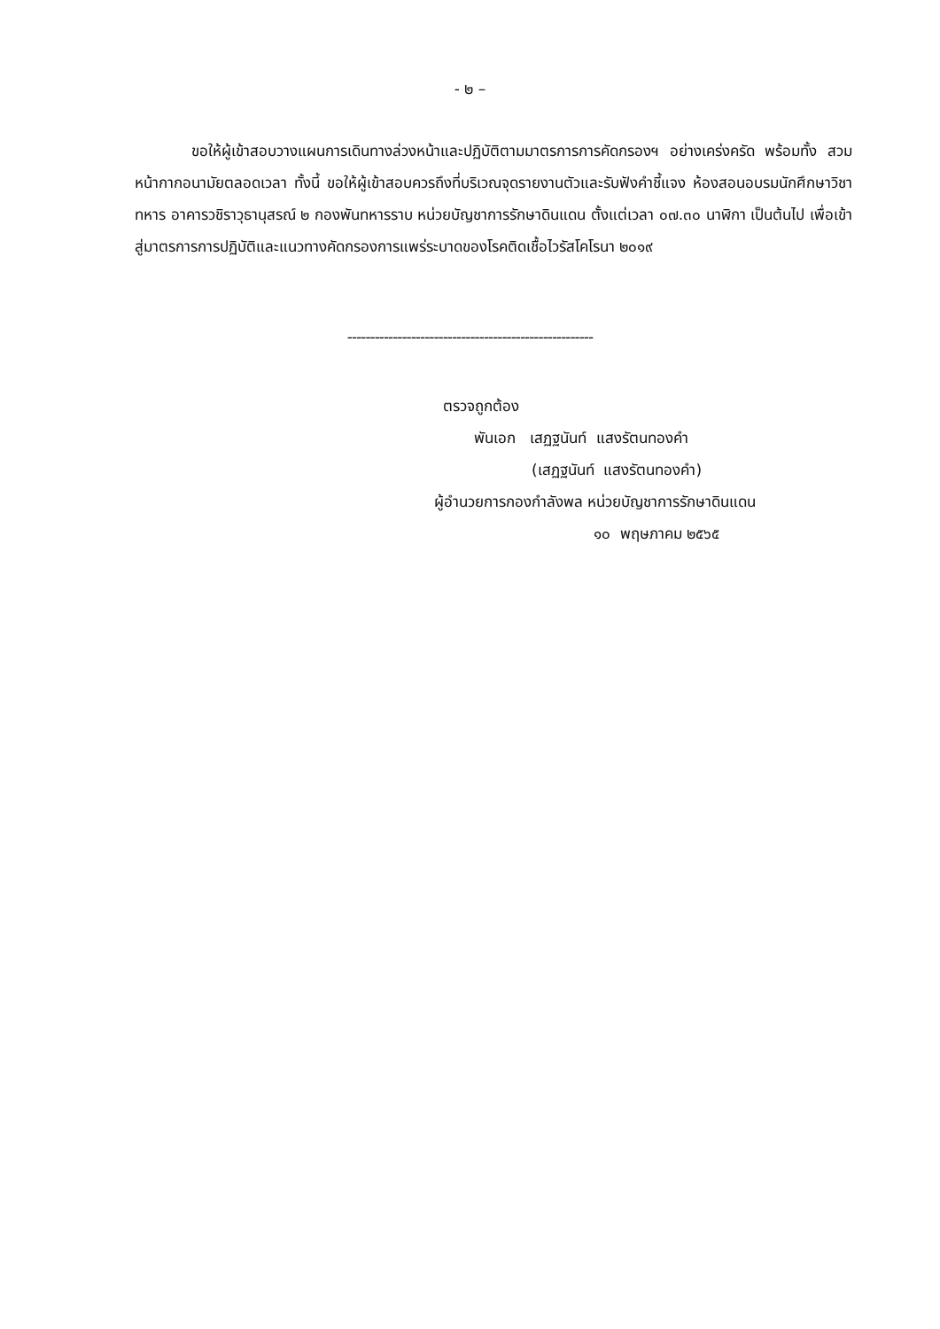- ๒ –
ขอให้ผู้เข้าสอบวางแผนการเดินทางล่วงหน้าและปฏิบัติตามมาตรการการคัดกรองฯ อย่างเคร่งครัด พร้อมทั้ง สวมหน้ากากอนามัยตลอดเวลา ทั้งนี้ ขอให้ผู้เข้าสอบควรถึงที่บริเวณจุดรายงานตัวและรับฟังคำชี้แจง ห้องสอนอบรมนักศึกษาวิชาทหาร อาคารวชิราวุธานุสรณ์ ๒ กองพันทหารราบ หน่วยบัญชาการรักษาดินแดน ตั้งแต่เวลา ๐๗.๓๐ นาฬิกา เป็นต้นไป เพื่อเข้าสู่มาตรการการปฏิบัติและแนวทางคัดกรองการแพร่ระบาดของโรคติดเชื้อไวรัสโคโรนา ๒๐๑๙
------------------------------------------------------
ตรวจถูกต้อง
พันเอก เสฏฐนันท์ แสงรัตนทองคำ
(เสฏฐนันท์ แสงรัตนทองคำ)
ผู้อำนวยการกองกำลังพล หน่วยบัญชาการรักษาดินแดน
๑๐ พฤษภาคม ๒๕๖๕